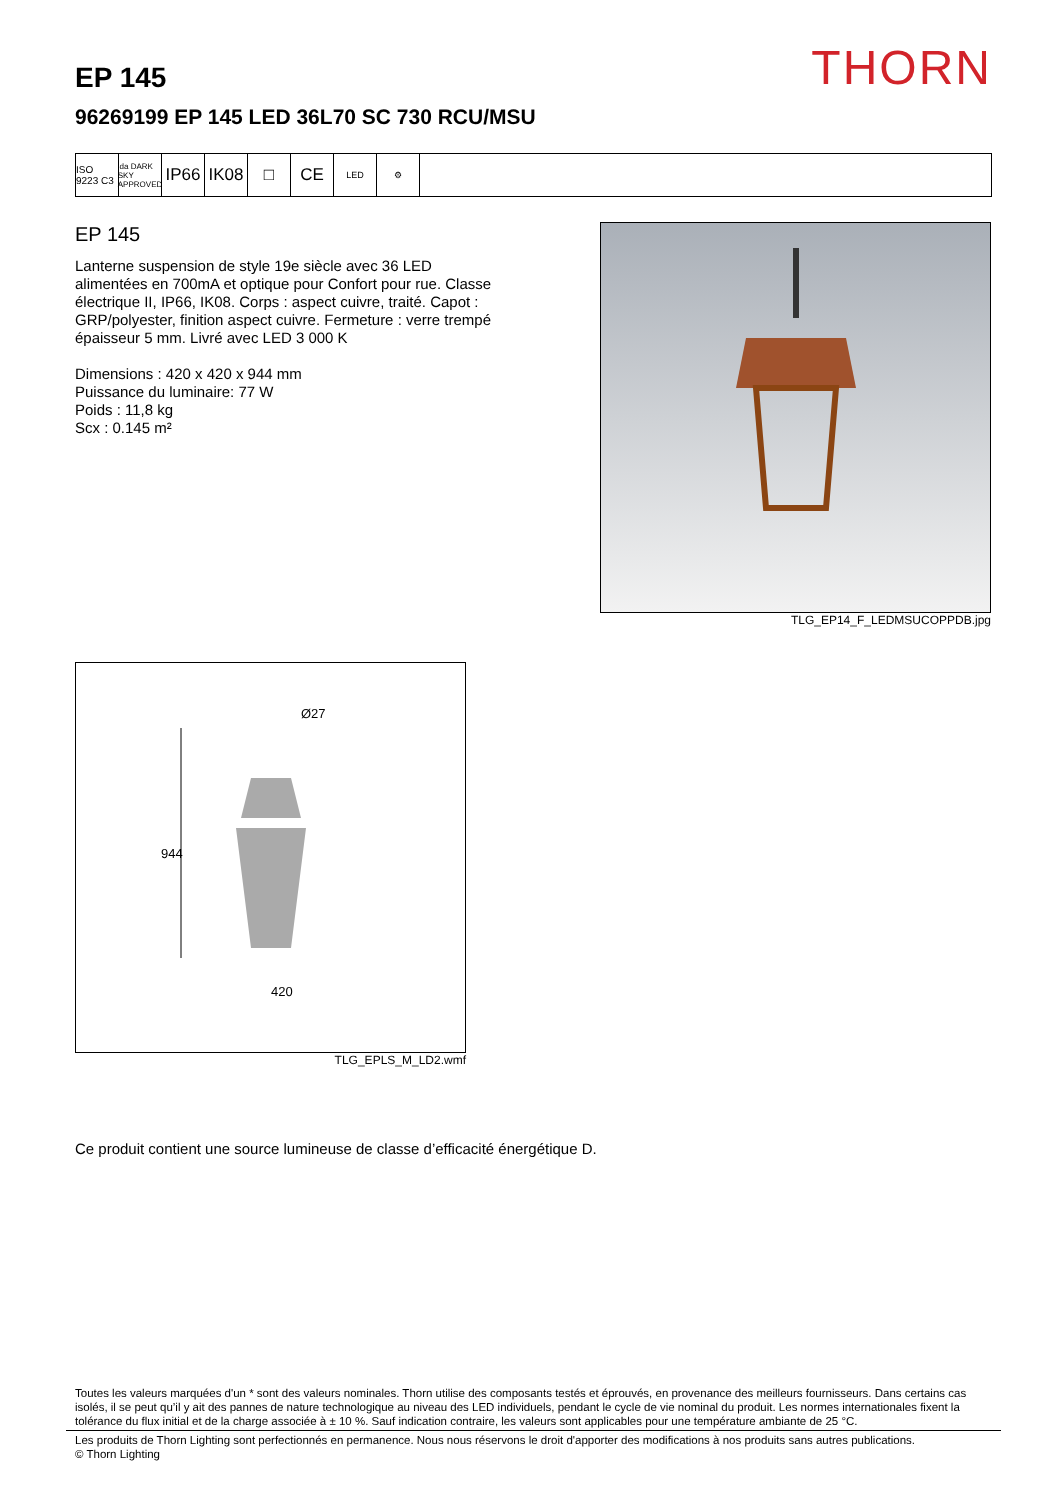THORN EP 145
96269199 EP 145 LED 36L70 SC 730 RCU/MSU
ISO 9223 C3
ida DARK SKY APPROVED
IP66 IK08 □ CE
LED ⚙
EP 145
Lanterne suspension de style 19e siècle avec 36 LED alimentées en 700mA et optique pour Confort pour rue. Classe électrique II, IP66, IK08. Corps : aspect cuivre, traité. Capot : GRP/polyester, finition aspect cuivre. Fermeture : verre trempé épaisseur 5 mm. Livré avec LED 3 000 K
Dimensions : 420 x 420 x 944 mm
Puissance du luminaire: 77 W
Poids : 11,8 kg
Scx : 0.145 m²
TLG_EP14_F_LEDMSUCOPPDB.jpg
Ø27
944
420
TLG_EPLS_M_LD2.wmf
Ce produit contient une source lumineuse de classe d’efficacité énergétique D.
Toutes les valeurs marquées d'un * sont des valeurs nominales. Thorn utilise des composants testés et éprouvés, en provenance des meilleurs fournisseurs. Dans certains cas isolés, il se peut qu’il y ait des pannes de nature technologique au niveau des LED individuels, pendant le cycle de vie nominal du produit. Les normes internationales fixent la tolérance du flux initial et de la charge associée à ± 10 %. Sauf indication contraire, les valeurs sont applicables pour une température ambiante de 25 °C.
Les produits de Thorn Lighting sont perfectionnés en permanence. Nous nous réservons le droit d'apporter des modifications à nos produits sans autres publications.
© Thorn Lighting